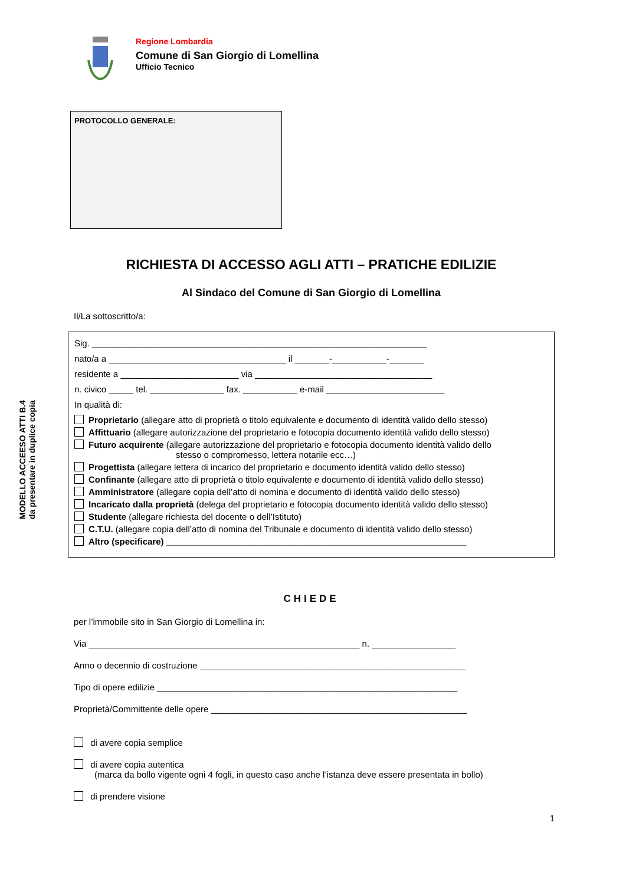Regione Lombardia
Comune di San Giorgio di Lomellina
Ufficio Tecnico
PROTOCOLLO GENERALE:
MODELLO ACCEESO ATTI B.4
da presentare in duplice copia
RICHIESTA DI ACCESSO AGLI ATTI – PRATICHE EDILIZIE
Al Sindaco del Comune di San Giorgio di Lomellina
Il/La sottoscritto/a:
Sig. ____________________________________________________________________
nato/a a ____________________________________ il _______-___________-_______
residente a ________________________ via ____________________________________
n. civico _____ tel. _______________ fax. ___________ e-mail ________________________
In qualità di:
Proprietario (allegare atto di proprietà o titolo equivalente e documento di identità valido dello stesso)
Affittuario (allegare autorizzazione del proprietario e fotocopia documento identità valido dello stesso)
Futuro acquirente (allegare autorizzazione del proprietario e fotocopia documento identità valido dello
stesso o compromesso, lettera notarile ecc…)
Progettista (allegare lettera di incarico del proprietario e documento identità valido dello stesso)
Confinante (allegare atto di proprietà o titolo equivalente e documento di identità valido dello stesso)
Amministratore (allegare copia dell’atto di nomina e documento di identità valido dello stesso)
Incaricato dalla proprietà (delega del proprietario e fotocopia documento identità valido dello stesso)
Studente (allegare richiesta del docente o dell’Istituto)
C.T.U. (allegare copia dell’atto di nomina del Tribunale e documento di identità valido dello stesso)
Altro (specificare) _____________________________________________________________
CHIEDE
per l’immobile sito in San Giorgio di Lomellina in:
Via _______________________________________________________ n. _________________
Anno o decennio di costruzione ______________________________________________________
Tipo di opere edilizie _____________________________________________________________
Proprietà/Committente delle opere ____________________________________________________
di avere copia semplice
di avere copia autentica
(marca da bollo vigente ogni 4 fogli, in questo caso anche l’istanza deve essere presentata in bollo)
di prendere visione
1